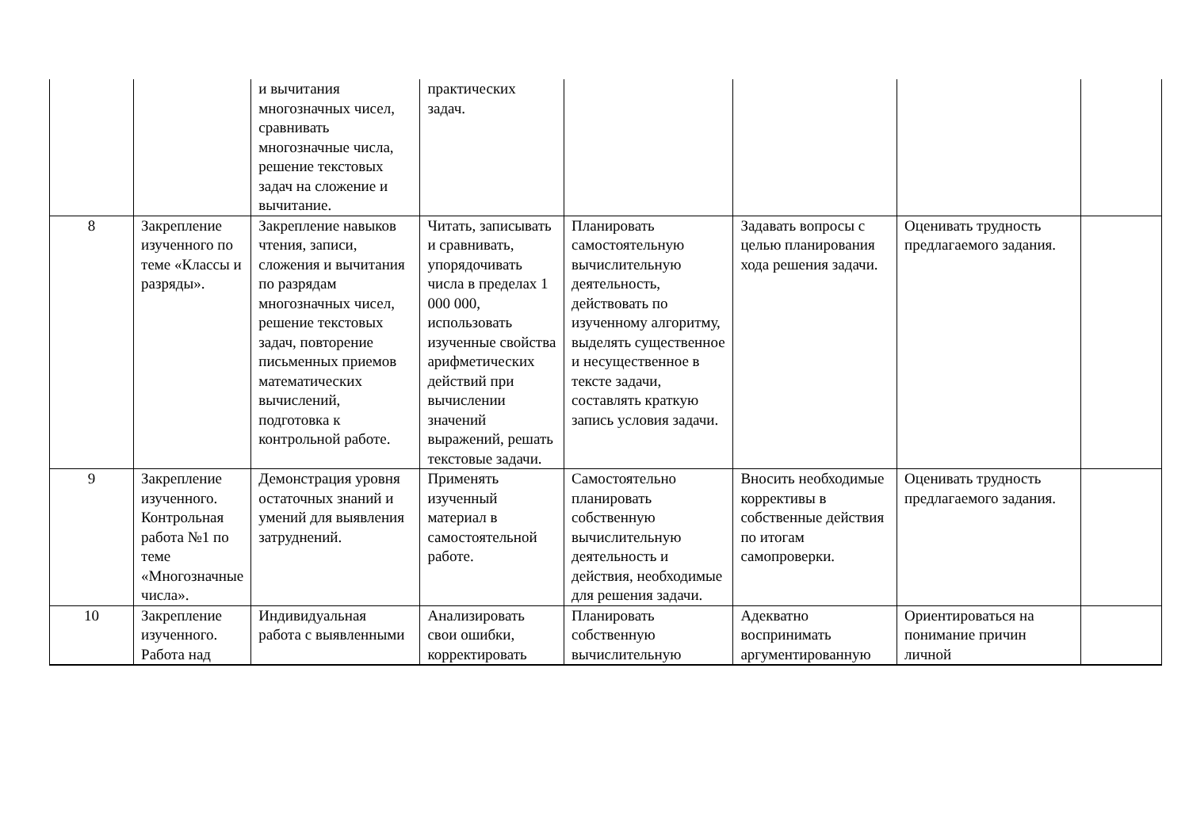| | | и вычитания многозначных чисел, сравнивать многозначные числа, решение текстовых задач на сложение и вычитание. | практических задач. | | | | |
| 8 | Закрепление изученного по теме «Классы и разряды». | Закрепление навыков чтения, записи, сложения и вычитания по разрядам многозначных чисел, решение текстовых задач, повторение письменных приемов математических вычислений, подготовка к контрольной работе. | Читать, записывать и сравнивать, упорядочивать числа в пределах 1 000 000, использовать изученные свойства арифметических действий при вычислении значений выражений, решать текстовые задачи. | Планировать самостоятельную вычислительную деятельность, действовать по изученному алгоритму, выделять существенное и несущественное в тексте задачи, составлять краткую запись условия задачи. | Задавать вопросы с целью планирования хода решения задачи. | Оценивать трудность предлагаемого задания. | |
| 9 | Закрепление изученного. Контрольная работа №1 по теме «Многозначные числа». | Демонстрация уровня остаточных знаний и умений для выявления затруднений. | Применять изученный материал в самостоятельной работе. | Самостоятельно планировать собственную вычислительную деятельность и действия, необходимые для решения задачи. | Вносить необходимые коррективы в собственные действия по итогам самопроверки. | Оценивать трудность предлагаемого задания. | |
| 10 | Закрепление изученного. Работа над | Индивидуальная работа с выявленными | Анализировать свои ошибки, корректировать | Планировать собственную вычислительную | Адекватно воспринимать аргументированную | Ориентироваться на понимание причин личной | |